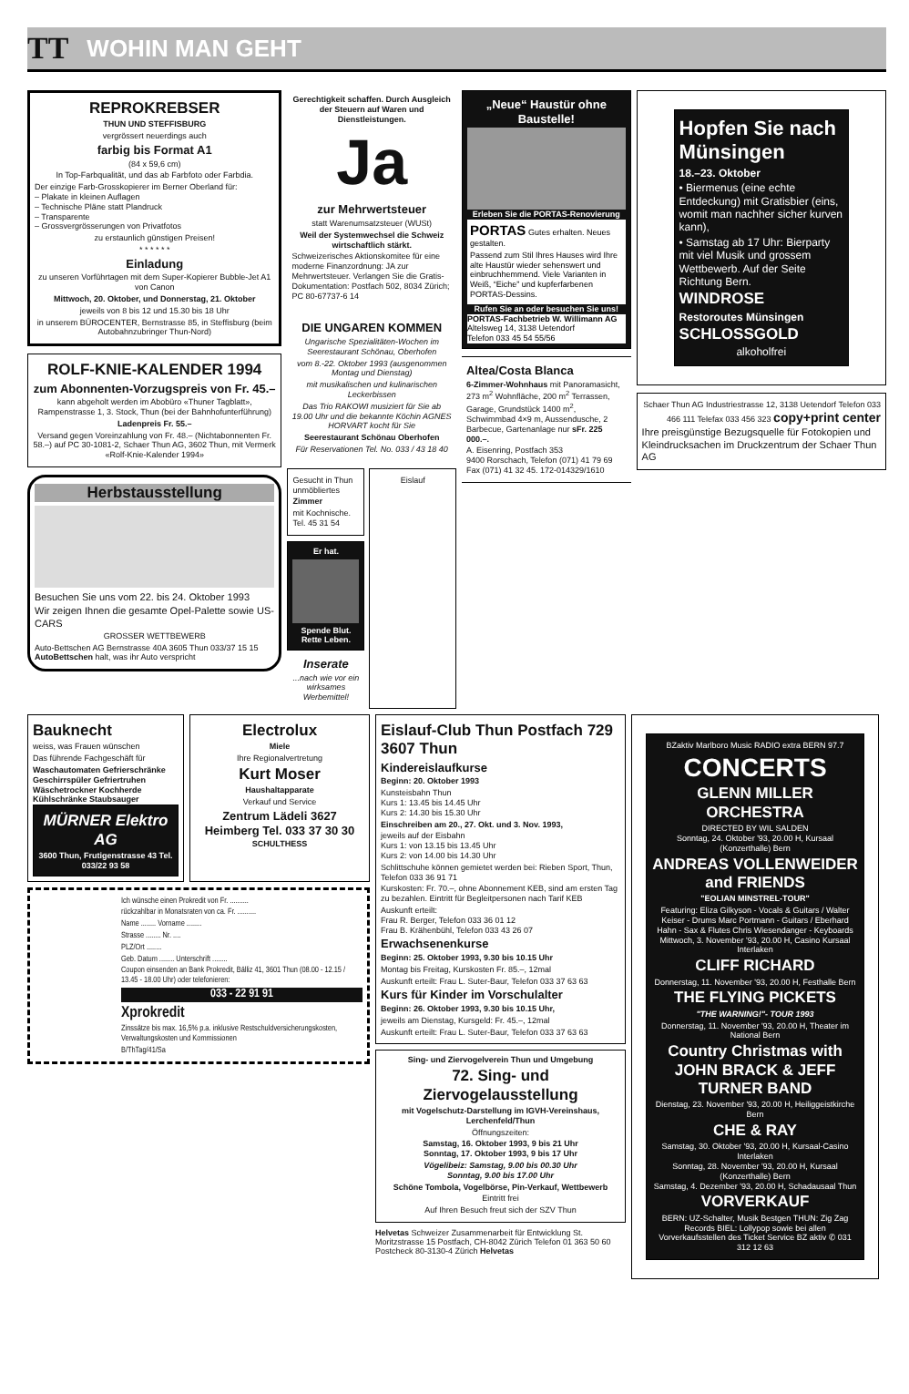TT WOHIN MAN GEHT
REPROKREBSER
THUN UND STEFFISBURG
vergrössert neuerdings auch
farbig bis Format A1
(84 x 59,6 cm)
In Top-Farbqualität, und das ab Farbfoto oder Farbdia.
Der einzige Farb-Grosskopierer im Berner Oberland für:
– Plakate in kleinen Auflagen
– Technische Pläne statt Plandruck
– Transparente
– Grossvergrösserungen von Privatfotos
zu erstaunlich günstigen Preisen!
* * * * * *
Einladung
zu unseren Vorführtagen mit dem Super-Kopierer Bubble-Jet A1 von Canon
Mittwoch, 20. Oktober, und Donnerstag, 21. Oktober
jeweils von 8 bis 12 und 15.30 bis 18 Uhr
in unserem BÜROCENTER, Bernstrasse 85, in Steffisburg (beim Autobahnzubringer Thun-Nord)
ROLF-KNIE-KALENDER 1994
zum Abonnenten-Vorzugspreis von Fr. 45.–
kann abgeholt werden im Abobüro «Thuner Tagblatt», Rampenstrasse 1, 3. Stock, Thun (bei der Bahnhofunterführung)
Ladenpreis Fr. 55.–
Versand gegen Voreinzahlung von Fr. 48.– (Nichtabonnenten Fr. 58.–) auf PC 30-1081-2, Schaer Thun AG, 3602 Thun, mit Vermerk «Rolf-Knie-Kalender 1994»
Herbstausstellung
Besuchen Sie uns vom 22. bis 24. Oktober 1993
Wir zeigen Ihnen die gesamte Opel-Palette sowie US-CARS
GROSSER WETTBEWERB
Auto-Bettschen AG Bernstrasse 40A 3605 Thun 033/37 15 15 AutoBettschen halt, was ihr Auto verspricht
Gerechtigkeit schaffen. Durch Ausgleich der Steuern auf Waren und Dienstleistungen.
Ja
zur Mehrwertsteuer
statt Warenumsatzsteuer (WUSt)
Weil der Systemwechsel die Schweiz wirtschaftlich stärkt.
Schweizerisches Aktionskomitee für eine moderne Finanzordnung: JA zur Mehrwertsteuer. Verlangen Sie die Gratis-Dokumentation: Postfach 502, 8034 Zürich; PC 80-67737-6 14
DIE UNGAREN KOMMEN
Ungarische Spezialitäten-Wochen im Seerestaurant Schönau, Oberhofen
vom 8.-22. Oktober 1993 (ausgenommen Montag und Dienstag)
mit musikalischen und kulinarischen Leckerbissen
Das Trio RAKOWI musiziert für Sie ab 19.00 Uhr und die bekannte Köchin AGNES HORVART kocht für Sie
Seerestaurant Schönau Oberhofen
Für Reservationen Tel. No. 033 / 43 18 40
Gesucht in Thun unmöbliertes
Zimmer
mit Kochnische. Tel. 45 31 54
Er hat.
Spende Blut. Rette Leben.
Inserate
...nach wie vor ein wirksames Werbemittel!
Eislauf
„Neue“ Haustür ohne Baustelle!
Erleben Sie die PORTAS-Renovierung
PORTAS Gutes erhalten. Neues gestalten.
Passend zum Stil Ihres Hauses wird Ihre alte Haustür wieder sehenswert und einbruchhemmend. Viele Varianten in Weiß, “Eiche” und kupferfarbenen PORTAS-Dessins.
Rufen Sie an oder besuchen Sie uns!
PORTAS-Fachbetrieb W. Willimann AG
Altelsweg 14, 3138 Uetendorf
Telefon 033 45 54 55/56
Altea/Costa Blanca
6-Zimmer-Wohnhaus mit Panoramasicht, 273 m<sup>2</sup> Wohnfläche, 200 m<sup>2</sup> Terrassen, Garage, Grundstück 1400 m<sup>2</sup>, Schwimmbad 4×9 m, Aussendusche, 2 Barbecue, Gartenanlage nur sFr. 225 000.–.
A. Eisenring, Postfach 353
9400 Rorschach, Telefon (071) 41 79 69
Fax (071) 41 32 45. 172-014329/1610
Hopfen Sie nach Münsingen
18.–23. Oktober
• Biermenus (eine echte Entdeckung) mit Gratisbier (eins, womit man nachher sicher kurven kann),
• Samstag ab 17 Uhr: Bierparty mit viel Musik und grossem Wettbewerb. Auf der Seite Richtung Bern.
WINDROSE
Restoroutes Münsingen
SCHLOSSGOLD
alkoholfrei
Schaer Thun AG Industriestrasse 12, 3138 Uetendorf Telefon 033 466 111 Telefax 033 456 323 copy+print center
Ihre preisgünstige Bezugsquelle für Fotokopien und Kleindrucksachen im Druckzentrum der Schaer Thun AG
Bauknecht
weiss, was Frauen wünschen
Das führende Fachgeschäft für
Waschautomaten Gefrierschränke Geschirrspüler Gefriertruhen Wäschetrockner Kochherde Kühlschränke Staubsauger
MÜRNER Elektro AG
3600 Thun, Frutigenstrasse 43 Tel. 033/22 93 58
Electrolux
Miele
Ihre Regionalvertretung
Kurt Moser
Haushaltapparate
Verkauf und Service
Zentrum Lädeli 3627 Heimberg Tel. 033 37 30 30
SCHULTHESS
Ich wünsche einen Prokredit von Fr. ..........
rückzahlbar in Monatsraten von ca. Fr. ..........
Name ........ Vorname ........
Strasse ........ Nr. ....
PLZ/Ort ........
Geb. Datum ........ Unterschrift ........
Coupon einsenden an Bank Prokredit, Bälliz 41, 3601 Thun (08.00 - 12.15 / 13.45 - 18.00 Uhr) oder telefonieren:
033 - 22 91 91
Xprokredit
Zinssätze bis max. 16,5% p.a. inklusive Restschuldversicherungskosten, Verwaltungskosten und Kommissionen
B/ThTag/41/Sa
Eislauf-Club Thun Postfach 729 3607 Thun
Kindereislaufkurse
Beginn: 20. Oktober 1993
Kunsteisbahn Thun
Kurs 1: 13.45 bis 14.45 Uhr
Kurs 2: 14.30 bis 15.30 Uhr
Einschreiben am 20., 27. Okt. und 3. Nov. 1993,
jeweils auf der Eisbahn
Kurs 1: von 13.15 bis 13.45 Uhr
Kurs 2: von 14.00 bis 14.30 Uhr
Schlittschuhe können gemietet werden bei: Rieben Sport, Thun, Telefon 033 36 91 71
Kurskosten: Fr. 70.–, ohne Abonnement KEB, sind am ersten Tag zu bezahlen. Eintritt für Begleitpersonen nach Tarif KEB
Auskunft erteilt:
Frau R. Berger, Telefon 033 36 01 12
Frau B. Krähenbühl, Telefon 033 43 26 07
Erwachsenenkurse
Beginn: 25. Oktober 1993, 9.30 bis 10.15 Uhr
Montag bis Freitag, Kurskosten Fr. 85.–, 12mal
Auskunft erteilt: Frau L. Suter-Baur, Telefon 033 37 63 63
Kurs für Kinder im Vorschulalter
Beginn: 26. Oktober 1993, 9.30 bis 10.15 Uhr,
jeweils am Dienstag, Kursgeld: Fr. 45.–, 12mal
Auskunft erteilt: Frau L. Suter-Baur, Telefon 033 37 63 63
Sing- und Ziervogelverein Thun und Umgebung
72. Sing- und Ziervogelausstellung
mit Vogelschutz-Darstellung im IGVH-Vereinshaus, Lerchenfeld/Thun
Öffnungszeiten:
Samstag, 16. Oktober 1993, 9 bis 21 Uhr
Sonntag, 17. Oktober 1993, 9 bis 17 Uhr
Vögelibeiz: Samstag, 9.00 bis 00.30 Uhr
Sonntag, 9.00 bis 17.00 Uhr
Schöne Tombola, Vogelbörse, Pin-Verkauf, Wettbewerb
Eintritt frei
Auf Ihren Besuch freut sich der SZV Thun
Helvetas Schweizer Zusammenarbeit für Entwicklung St. Moritzstrasse 15 Postfach, CH-8042 Zürich Telefon 01 363 50 60 Postcheck 80-3130-4 Zürich Helvetas
BZaktiv Marlboro Music RADIO extra BERN 97.7
CONCERTS
GLENN MILLER ORCHESTRA
DIRECTED BY WIL SALDEN
Sonntag, 24. Oktober '93, 20.00 H, Kursaal (Konzerthalle) Bern
ANDREAS VOLLENWEIDER and FRIENDS
"EOLIAN MINSTREL-TOUR"
Featuring: Eliza Gilkyson - Vocals & Guitars / Walter Keiser - Drums Marc Portmann - Guitars / Eberhard Hahn - Sax & Flutes Chris Wiesendanger - Keyboards
Mittwoch, 3. November '93, 20.00 H, Casino Kursaal Interlaken
CLIFF RICHARD
Donnerstag, 11. November '93, 20.00 H, Festhalle Bern
THE FLYING PICKETS
"THE WARNING!"- TOUR 1993
Donnerstag, 11. November '93, 20.00 H, Theater im National Bern
Country Christmas with JOHN BRACK & JEFF TURNER BAND
Dienstag, 23. November '93, 20.00 H, Heiliggeistkirche Bern
CHE & RAY
Samstag, 30. Oktober '93, 20.00 H, Kursaal-Casino Interlaken
Sonntag, 28. November '93, 20.00 H, Kursaal (Konzerthalle) Bern
Samstag, 4. Dezember '93, 20.00 H, Schadausaal Thun
VORVERKAUF
BERN: UZ-Schalter, Musik Bestgen THUN: Zig Zag Records BIEL: Lollypop sowie bei allen Vorverkaufsstellen des Ticket Service BZ aktiv ✆ 031 312 12 63